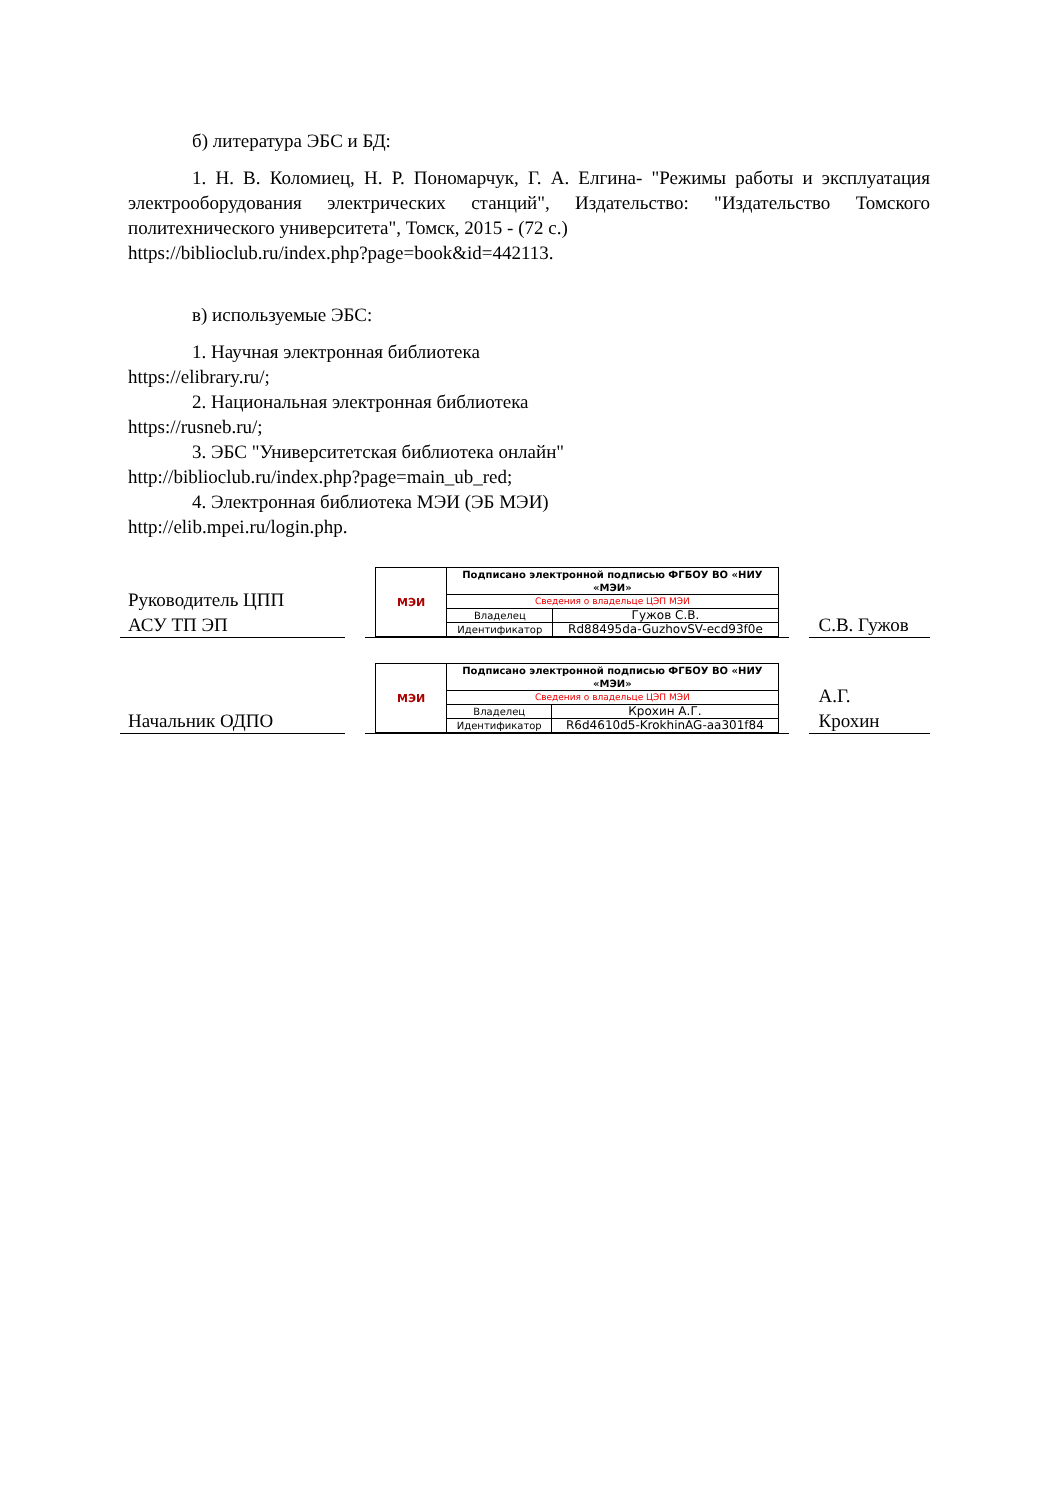б) литература ЭБС и БД:
1. Н. В. Коломиец, Н. Р. Пономарчук, Г. А. Елгина- "Режимы работы и эксплуатация электрооборудования электрических станций", Издательство: "Издательство Томского политехнического университета", Томск, 2015 - (72 с.)
https://biblioclub.ru/index.php?page=book&id=442113.
в) используемые ЭБС:
1. Научная электронная библиотека
https://elibrary.ru/;
2. Национальная электронная библиотека
https://rusneb.ru/;
3. ЭБС "Университетская библиотека онлайн"
http://biblioclub.ru/index.php?page=main_ub_red;
4. Электронная библиотека МЭИ (ЭБ МЭИ)
http://elib.mpei.ru/login.php.
Руководитель ЦПП
АСУ ТП ЭП
| МЭИ | Подписано электронной подписью ФГБОУ ВО «НИУ «МЭИ» | |
| | Сведения о владельце ЦЭП МЭИ | |
| | Владелец | Гужов С.В. |
| | Идентификатор | Rd88495da-GuzhovSV-ecd93f0e |
С.В. Гужов
Начальник ОДПО
| МЭИ | Подписано электронной подписью ФГБОУ ВО «НИУ «МЭИ» | |
| | Сведения о владельце ЦЭП МЭИ | |
| | Владелец | Крохин А.Г. |
| | Идентификатор | R6d4610d5-KrokhinAG-aa301f84 |
А.Г.
Крохин